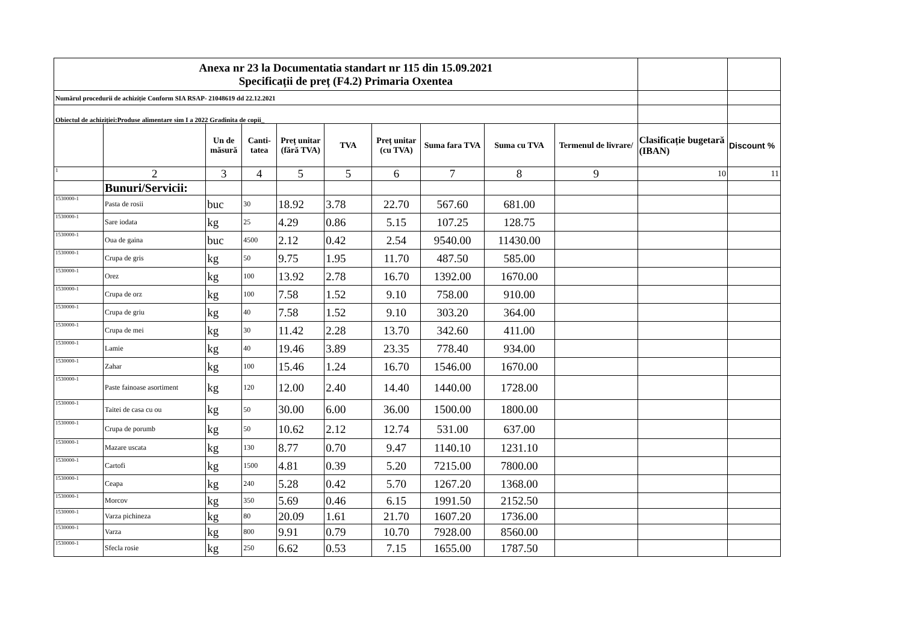| Anexa nr 23 la Documentatia standart nr 115 din 15.09.2021 Specificații de preț (F4.2) Primaria Oxentea | | | | | | | | | | | |
| Numărul procedurii de achiziție Conform SIA RSAP- 21048619 dd 22.12.2021 | | | | | | | | | | | |
| Obiectul de achiziției:Produse alimentare sim I a 2022 Gradinita de copii_ | | | | | | | | | | | |
| | | Un de măsură | Canti-tatea | Preț unitar (fără TVA) | TVA | Preț unitar (cu TVA) | Suma fara TVA | Suma cu TVA | Termenul de livrare/ | Clasificație bugetară (IBAN) | Discount % |
| 1 | 2 | 3 | 4 | 5 | 5 | 6 | 7 | 8 | 9 | 10 | 11 |
| | Bunuri/Servicii: | | | | | | | | | | |
| 1530000-1 | Pasta de rosii | buc | 30 | 18.92 | 3.78 | 22.70 | 567.60 | 681.00 | | | |
| 1530000-1 | Sare iodata | kg | 25 | 4.29 | 0.86 | 5.15 | 107.25 | 128.75 | | | |
| 1530000-1 | Oua de gaina | buc | 4500 | 2.12 | 0.42 | 2.54 | 9540.00 | 11430.00 | | | |
| 1530000-1 | Crupa de gris | kg | 50 | 9.75 | 1.95 | 11.70 | 487.50 | 585.00 | | | |
| 1530000-1 | Orez | kg | 100 | 13.92 | 2.78 | 16.70 | 1392.00 | 1670.00 | | | |
| 1530000-1 | Crupa de orz | kg | 100 | 7.58 | 1.52 | 9.10 | 758.00 | 910.00 | | | |
| 1530000-1 | Crupa de griu | kg | 40 | 7.58 | 1.52 | 9.10 | 303.20 | 364.00 | | | |
| 1530000-1 | Crupa de mei | kg | 30 | 11.42 | 2.28 | 13.70 | 342.60 | 411.00 | | | |
| 1530000-1 | Lamie | kg | 40 | 19.46 | 3.89 | 23.35 | 778.40 | 934.00 | | | |
| 1530000-1 | Zahar | kg | 100 | 15.46 | 1.24 | 16.70 | 1546.00 | 1670.00 | | | |
| 1530000-1 | Paste fainoase asortiment | kg | 120 | 12.00 | 2.40 | 14.40 | 1440.00 | 1728.00 | | | |
| 1530000-1 | Taitei de casa cu ou | kg | 50 | 30.00 | 6.00 | 36.00 | 1500.00 | 1800.00 | | | |
| 1530000-1 | Crupa de porumb | kg | 50 | 10.62 | 2.12 | 12.74 | 531.00 | 637.00 | | | |
| 1530000-1 | Mazare uscata | kg | 130 | 8.77 | 0.70 | 9.47 | 1140.10 | 1231.10 | | | |
| 1530000-1 | Cartofi | kg | 1500 | 4.81 | 0.39 | 5.20 | 7215.00 | 7800.00 | | | |
| 1530000-1 | Ceapa | kg | 240 | 5.28 | 0.42 | 5.70 | 1267.20 | 1368.00 | | | |
| 1530000-1 | Morcov | kg | 350 | 5.69 | 0.46 | 6.15 | 1991.50 | 2152.50 | | | |
| 1530000-1 | Varza pichineza | kg | 80 | 20.09 | 1.61 | 21.70 | 1607.20 | 1736.00 | | | |
| 1530000-1 | Varza | kg | 800 | 9.91 | 0.79 | 10.70 | 7928.00 | 8560.00 | | | |
| 1530000-1 | Sfecla rosie | kg | 250 | 6.62 | 0.53 | 7.15 | 1655.00 | 1787.50 | | | |